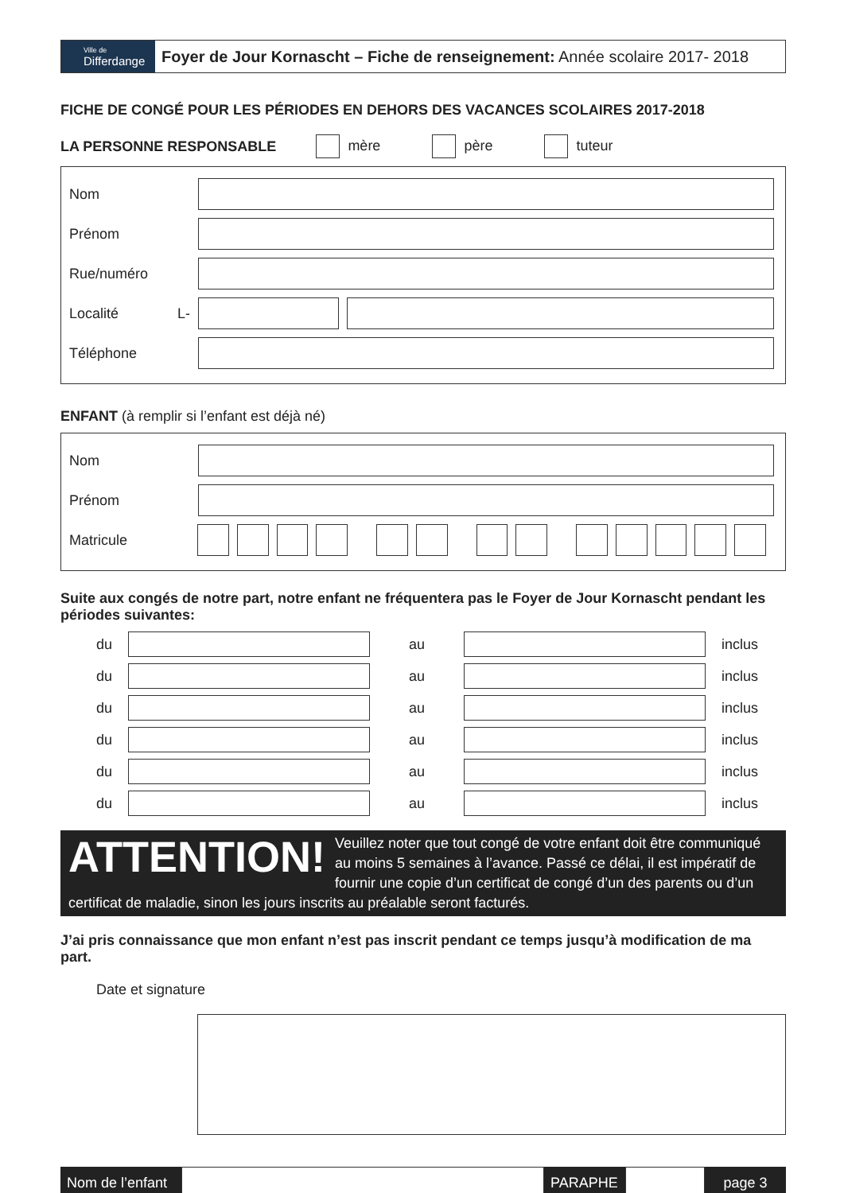Ville de
Differdange
Foyer de Jour Kornascht – Fiche de renseignement: Année scolaire 2017- 2018
FICHE DE CONGÉ POUR LES PÉRIODES EN DEHORS DES VACANCES SCOLAIRES 2017-2018
LA PERSONNE RESPONSABLE mère père tuteur
Nom
Prénom
Rue/numéro
Localité L-
Téléphone
ENFANT (à remplir si l’enfant est déjà né)
Nom
Prénom
Matricule
Suite aux congés de notre part, notre enfant ne fréquentera pas le Foyer de Jour Kornascht pendant les périodes suivantes:
du au inclus
du au inclus
du au inclus
du au inclus
du au inclus
du au inclus
ATTENTION! Veuillez noter que tout congé de votre enfant doit être communiqué au moins 5 semaines à l’avance. Passé ce délai, il est impératif de fournir une copie d’un certificat de congé d’un des parents ou d’un certificat de maladie, sinon les jours inscrits au préalable seront facturés.
J’ai pris connaissance que mon enfant n’est pas inscrit pendant ce temps jusqu’à modification de ma part.
Date et signature
Nom de l’enfant PARAPHE page 3